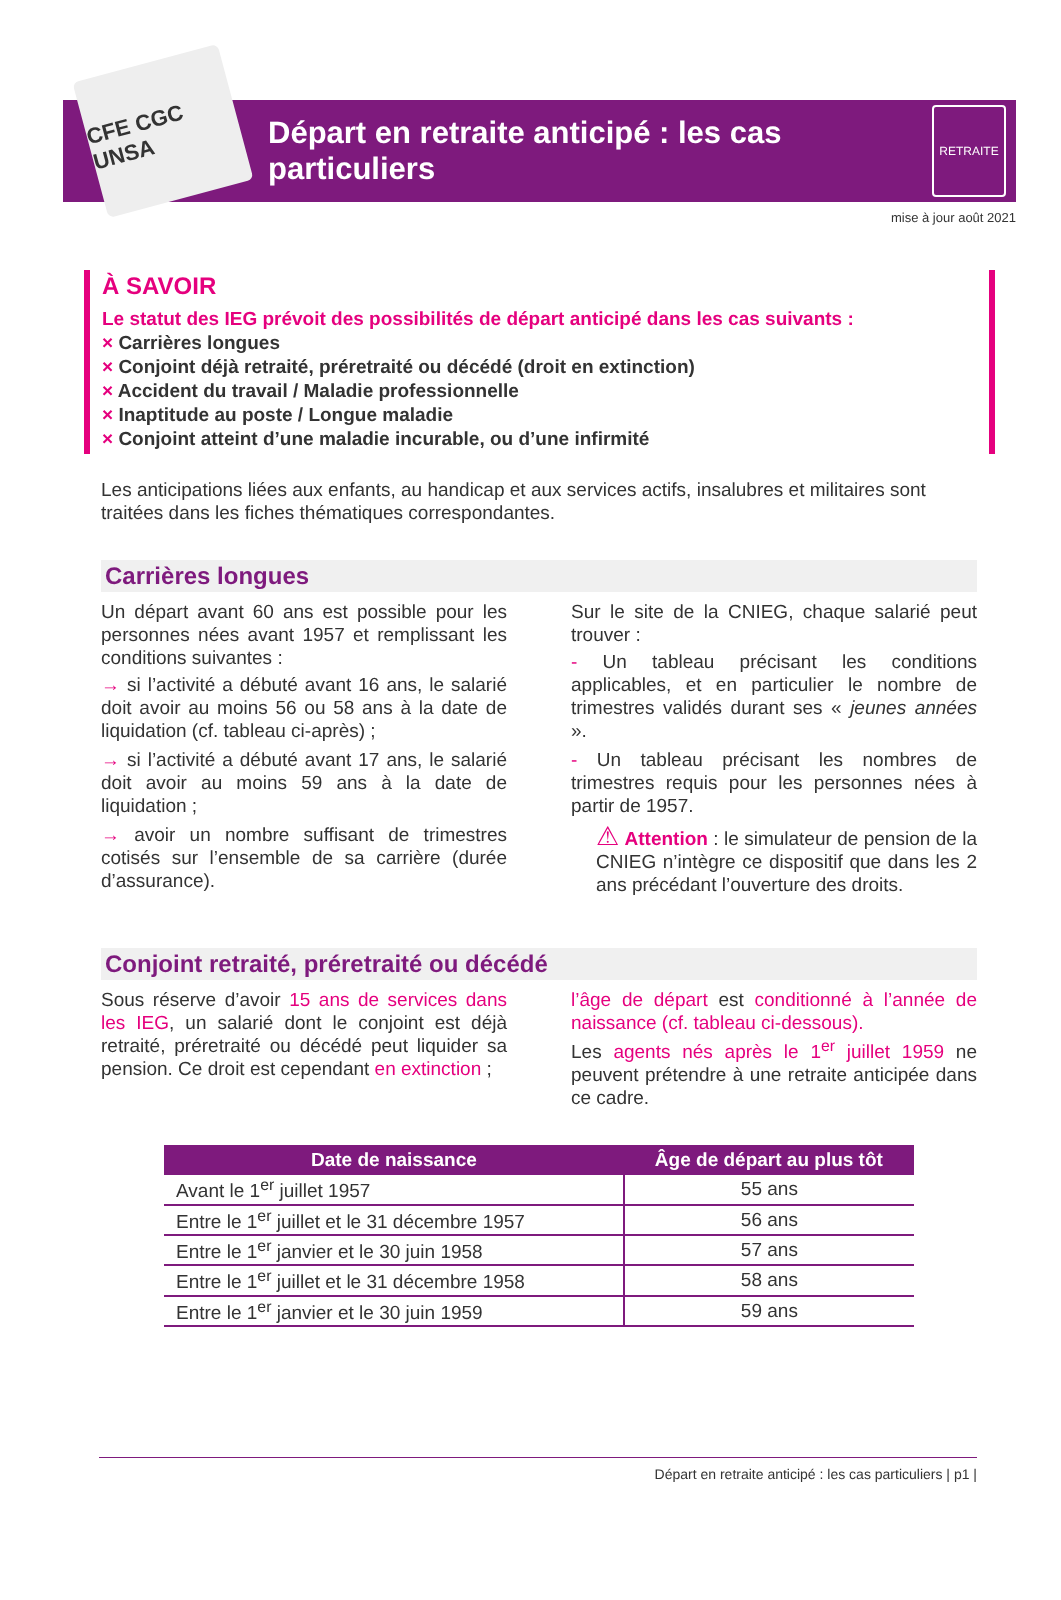CFE CGC UNSA
Départ en retraite anticipé : les cas particuliers
RETRAITE
mise à jour août 2021
À SAVOIR
Le statut des IEG prévoit des possibilités de départ anticipé dans les cas suivants :
× Carrières longues
× Conjoint déjà retraité, préretraité ou décédé (droit en extinction)
× Accident du travail / Maladie professionnelle
× Inaptitude au poste / Longue maladie
× Conjoint atteint d’une maladie incurable, ou d’une infirmité
Les anticipations liées aux enfants, au handicap et aux services actifs, insalubres et militaires sont traitées dans les fiches thématiques correspondantes.
Carrières longues
Un départ avant 60 ans est possible pour les personnes nées avant 1957 et remplissant les conditions suivantes :
→ si l’activité a débuté avant 16 ans, le salarié doit avoir au moins 56 ou 58 ans à la date de liquidation (cf. tableau ci-après) ;
→ si l’activité a débuté avant 17 ans, le salarié doit avoir au moins 59 ans à la date de liquidation ;
→ avoir un nombre suffisant de trimestres cotisés sur l’ensemble de sa carrière (durée d’assurance).
Sur le site de la CNIEG, chaque salarié peut trouver :
- Un tableau précisant les conditions applicables, et en particulier le nombre de trimestres validés durant ses « jeunes années ».
- Un tableau précisant les nombres de trimestres requis pour les personnes nées à partir de 1957.
⚠ Attention : le simulateur de pension de la CNIEG n’intègre ce dispositif que dans les 2 ans précédant l’ouverture des droits.
Conjoint retraité, préretraité ou décédé
Sous réserve d’avoir 15 ans de services dans les IEG, un salarié dont le conjoint est déjà retraité, préretraité ou décédé peut liquider sa pension. Ce droit est cependant en extinction ;
l’âge de départ est conditionné à l’année de naissance (cf. tableau ci-dessous).
Les agents nés après le 1<sup>er</sup> juillet 1959 ne peuvent prétendre à une retraite anticipée dans ce cadre.
| Date de naissance | Âge de départ au plus tôt |
| --- | --- |
| Avant le 1<sup>er</sup> juillet 1957 | 55 ans |
| Entre le 1<sup>er</sup> juillet et le 31 décembre 1957 | 56 ans |
| Entre le 1<sup>er</sup> janvier et le 30 juin 1958 | 57 ans |
| Entre le 1<sup>er</sup> juillet et le 31 décembre 1958 | 58 ans |
| Entre le 1<sup>er</sup> janvier et le 30 juin 1959 | 59 ans |
Départ en retraite anticipé : les cas particuliers | p1 |